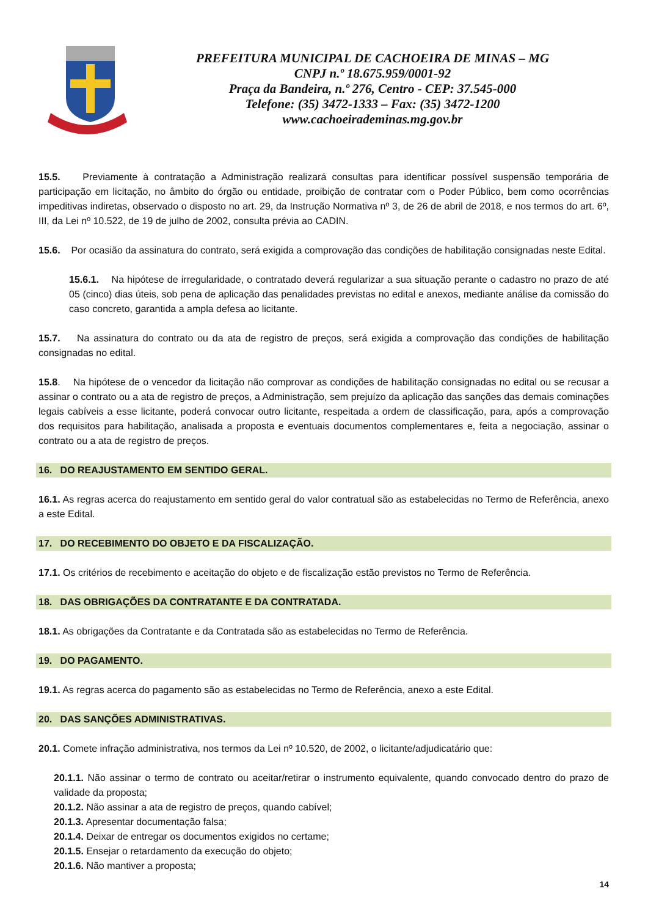PREFEITURA MUNICIPAL DE CACHOEIRA DE MINAS – MG
CNPJ n.º 18.675.959/0001-92
Praça da Bandeira, n.º 276, Centro - CEP: 37.545-000
Telefone: (35) 3472-1333 – Fax: (35) 3472-1200
www.cachoeirademinas.mg.gov.br
15.5. Previamente à contratação a Administração realizará consultas para identificar possível suspensão temporária de participação em licitação, no âmbito do órgão ou entidade, proibição de contratar com o Poder Público, bem como ocorrências impeditivas indiretas, observado o disposto no art. 29, da Instrução Normativa nº 3, de 26 de abril de 2018, e nos termos do art. 6º, III, da Lei nº 10.522, de 19 de julho de 2002, consulta prévia ao CADIN.
15.6. Por ocasião da assinatura do contrato, será exigida a comprovação das condições de habilitação consignadas neste Edital.
15.6.1. Na hipótese de irregularidade, o contratado deverá regularizar a sua situação perante o cadastro no prazo de até 05 (cinco) dias úteis, sob pena de aplicação das penalidades previstas no edital e anexos, mediante análise da comissão do caso concreto, garantida a ampla defesa ao licitante.
15.7. Na assinatura do contrato ou da ata de registro de preços, será exigida a comprovação das condições de habilitação consignadas no edital.
15.8. Na hipótese de o vencedor da licitação não comprovar as condições de habilitação consignadas no edital ou se recusar a assinar o contrato ou a ata de registro de preços, a Administração, sem prejuízo da aplicação das sanções das demais cominações legais cabíveis a esse licitante, poderá convocar outro licitante, respeitada a ordem de classificação, para, após a comprovação dos requisitos para habilitação, analisada a proposta e eventuais documentos complementares e, feita a negociação, assinar o contrato ou a ata de registro de preços.
16. DO REAJUSTAMENTO EM SENTIDO GERAL.
16.1. As regras acerca do reajustamento em sentido geral do valor contratual são as estabelecidas no Termo de Referência, anexo a este Edital.
17. DO RECEBIMENTO DO OBJETO E DA FISCALIZAÇÃO.
17.1. Os critérios de recebimento e aceitação do objeto e de fiscalização estão previstos no Termo de Referência.
18. DAS OBRIGAÇÕES DA CONTRATANTE E DA CONTRATADA.
18.1. As obrigações da Contratante e da Contratada são as estabelecidas no Termo de Referência.
19. DO PAGAMENTO.
19.1. As regras acerca do pagamento são as estabelecidas no Termo de Referência, anexo a este Edital.
20. DAS SANÇÕES ADMINISTRATIVAS.
20.1. Comete infração administrativa, nos termos da Lei nº 10.520, de 2002, o licitante/adjudicatário que:
20.1.1. Não assinar o termo de contrato ou aceitar/retirar o instrumento equivalente, quando convocado dentro do prazo de validade da proposta;
20.1.2. Não assinar a ata de registro de preços, quando cabível;
20.1.3. Apresentar documentação falsa;
20.1.4. Deixar de entregar os documentos exigidos no certame;
20.1.5. Ensejar o retardamento da execução do objeto;
20.1.6. Não mantiver a proposta;
14